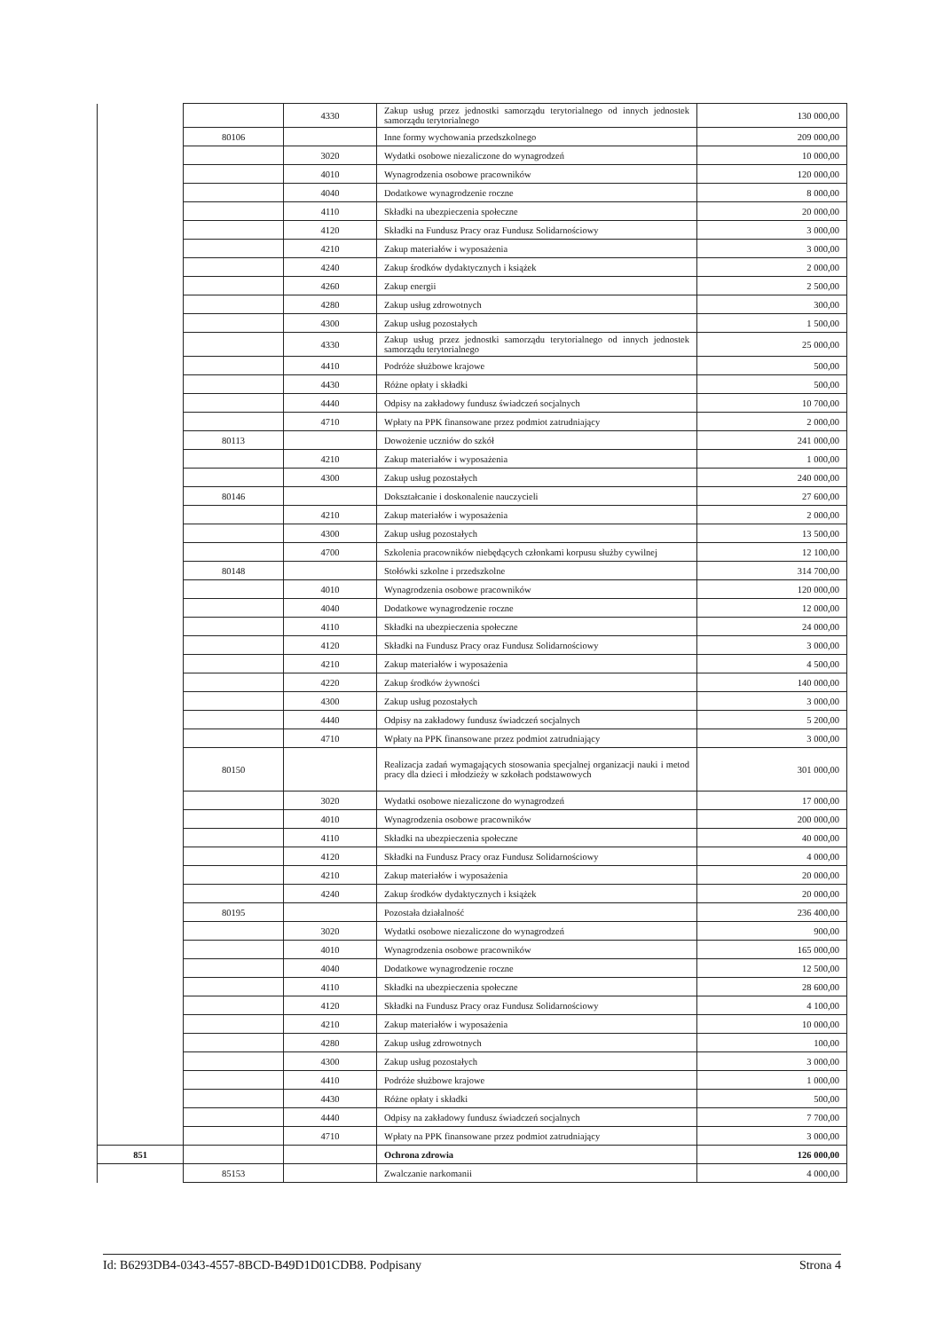| | | 4330 | Zakup usług przez jednostki samorządu terytorialnego od innych jednostek samorządu terytorialnego | 130 000,00 |
| | 80106 | | Inne formy wychowania przedszkolnego | 209 000,00 |
| | | 3020 | Wydatki osobowe niezaliczone do wynagrodzeń | 10 000,00 |
| | | 4010 | Wynagrodzenia osobowe pracowników | 120 000,00 |
| | | 4040 | Dodatkowe wynagrodzenie roczne | 8 000,00 |
| | | 4110 | Składki na ubezpieczenia społeczne | 20 000,00 |
| | | 4120 | Składki na Fundusz Pracy oraz Fundusz Solidarnościowy | 3 000,00 |
| | | 4210 | Zakup materiałów i wyposażenia | 3 000,00 |
| | | 4240 | Zakup środków dydaktycznych i książek | 2 000,00 |
| | | 4260 | Zakup energii | 2 500,00 |
| | | 4280 | Zakup usług zdrowotnych | 300,00 |
| | | 4300 | Zakup usług pozostałych | 1 500,00 |
| | | 4330 | Zakup usług przez jednostki samorządu terytorialnego od innych jednostek samorządu terytorialnego | 25 000,00 |
| | | 4410 | Podróże służbowe krajowe | 500,00 |
| | | 4430 | Różne opłaty i składki | 500,00 |
| | | 4440 | Odpisy na zakładowy fundusz świadczeń socjalnych | 10 700,00 |
| | | 4710 | Wpłaty na PPK finansowane przez podmiot zatrudniający | 2 000,00 |
| | 80113 | | Dowożenie uczniów do szkół | 241 000,00 |
| | | 4210 | Zakup materiałów i wyposażenia | 1 000,00 |
| | | 4300 | Zakup usług pozostałych | 240 000,00 |
| | 80146 | | Dokształcanie i doskonalenie nauczycieli | 27 600,00 |
| | | 4210 | Zakup materiałów i wyposażenia | 2 000,00 |
| | | 4300 | Zakup usług pozostałych | 13 500,00 |
| | | 4700 | Szkolenia pracowników niebędących członkami korpusu służby cywilnej | 12 100,00 |
| | 80148 | | Stołówki szkolne i przedszkolne | 314 700,00 |
| | | 4010 | Wynagrodzenia osobowe pracowników | 120 000,00 |
| | | 4040 | Dodatkowe wynagrodzenie roczne | 12 000,00 |
| | | 4110 | Składki na ubezpieczenia społeczne | 24 000,00 |
| | | 4120 | Składki na Fundusz Pracy oraz Fundusz Solidarnościowy | 3 000,00 |
| | | 4210 | Zakup materiałów i wyposażenia | 4 500,00 |
| | | 4220 | Zakup środków żywności | 140 000,00 |
| | | 4300 | Zakup usług pozostałych | 3 000,00 |
| | | 4440 | Odpisy na zakładowy fundusz świadczeń socjalnych | 5 200,00 |
| | | 4710 | Wpłaty na PPK finansowane przez podmiot zatrudniający | 3 000,00 |
| | 80150 | | Realizacja zadań wymagających stosowania specjalnej organizacji nauki i metod pracy dla dzieci i młodzieży w szkołach podstawowych | 301 000,00 |
| | | 3020 | Wydatki osobowe niezaliczone do wynagrodzeń | 17 000,00 |
| | | 4010 | Wynagrodzenia osobowe pracowników | 200 000,00 |
| | | 4110 | Składki na ubezpieczenia społeczne | 40 000,00 |
| | | 4120 | Składki na Fundusz Pracy oraz Fundusz Solidarnościowy | 4 000,00 |
| | | 4210 | Zakup materiałów i wyposażenia | 20 000,00 |
| | | 4240 | Zakup środków dydaktycznych i książek | 20 000,00 |
| | 80195 | | Pozostała działalność | 236 400,00 |
| | | 3020 | Wydatki osobowe niezaliczone do wynagrodzeń | 900,00 |
| | | 4010 | Wynagrodzenia osobowe pracowników | 165 000,00 |
| | | 4040 | Dodatkowe wynagrodzenie roczne | 12 500,00 |
| | | 4110 | Składki na ubezpieczenia społeczne | 28 600,00 |
| | | 4120 | Składki na Fundusz Pracy oraz Fundusz Solidarnościowy | 4 100,00 |
| | | 4210 | Zakup materiałów i wyposażenia | 10 000,00 |
| | | 4280 | Zakup usług zdrowotnych | 100,00 |
| | | 4300 | Zakup usług pozostałych | 3 000,00 |
| | | 4410 | Podróże służbowe krajowe | 1 000,00 |
| | | 4430 | Różne opłaty i składki | 500,00 |
| | | 4440 | Odpisy na zakładowy fundusz świadczeń socjalnych | 7 700,00 |
| | | 4710 | Wpłaty na PPK finansowane przez podmiot zatrudniający | 3 000,00 |
| 851 | | | Ochrona zdrowia | 126 000,00 |
| | 85153 | | Zwalczanie narkomanii | 4 000,00 |
Id: B6293DB4-0343-4557-8BCD-B49D1D01CDB8. Podpisany Strona 4